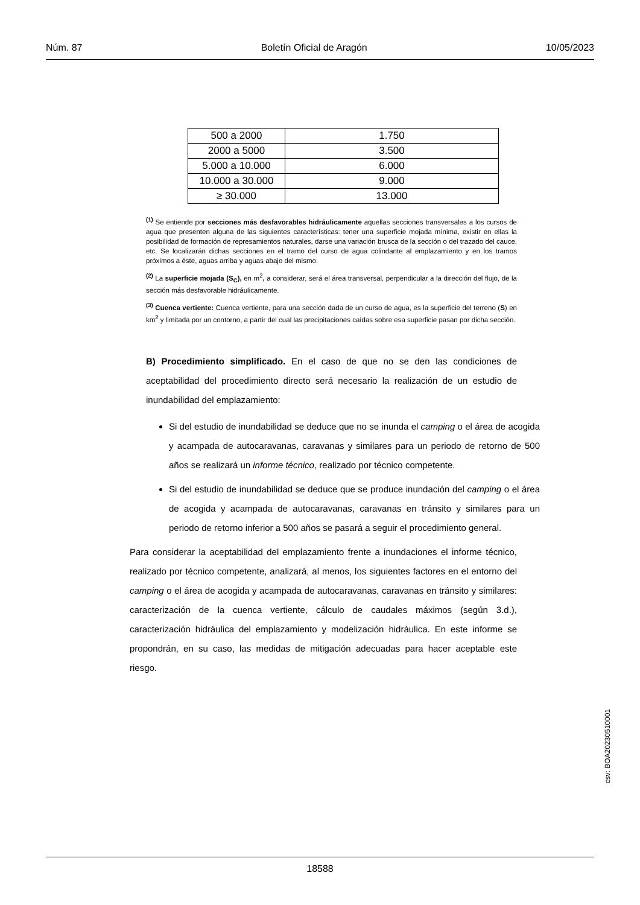Núm. 87 Boletín Oficial de Aragón 10/05/2023
| 500 a 2000 | 1.750 |
| 2000 a 5000 | 3.500 |
| 5.000 a 10.000 | 6.000 |
| 10.000 a 30.000 | 9.000 |
| ≥ 30.000 | 13.000 |
<sup>(1)</sup> Se entiende por secciones más desfavorables hidráulicamente aquellas secciones transversales a los cursos de agua que presenten alguna de las siguientes características: tener una superficie mojada mínima, existir en ellas la posibilidad de formación de represamientos naturales, darse una variación brusca de la sección o del trazado del cauce, etc. Se localizarán dichas secciones en el tramo del curso de agua colindante al emplazamiento y en los tramos próximos a éste, aguas arriba y aguas abajo del mismo.
<sup>(2)</sup> La superficie mojada (S<sub>C</sub>), en m<sup>2</sup>, a considerar, será el área transversal, perpendicular a la dirección del flujo, de la sección más desfavorable hidráulicamente.
<sup>(3)</sup> Cuenca vertiente: Cuenca vertiente, para una sección dada de un curso de agua, es la superficie del terreno (S) en km<sup>2</sup> y limitada por un contorno, a partir del cual las precipitaciones caídas sobre esa superficie pasan por dicha sección.
B) Procedimiento simplificado. En el caso de que no se den las condiciones de aceptabilidad del procedimiento directo será necesario la realización de un estudio de inundabilidad del emplazamiento:
Si del estudio de inundabilidad se deduce que no se inunda el camping o el área de acogida y acampada de autocaravanas, caravanas y similares para un periodo de retorno de 500 años se realizará un informe técnico, realizado por técnico competente.
Si del estudio de inundabilidad se deduce que se produce inundación del camping o el área de acogida y acampada de autocaravanas, caravanas en tránsito y similares para un periodo de retorno inferior a 500 años se pasará a seguir el procedimiento general.
Para considerar la aceptabilidad del emplazamiento frente a inundaciones el informe técnico, realizado por técnico competente, analizará, al menos, los siguientes factores en el entorno del camping o el área de acogida y acampada de autocaravanas, caravanas en tránsito y similares: caracterización de la cuenca vertiente, cálculo de caudales máximos (según 3.d.), caracterización hidráulica del emplazamiento y modelización hidráulica. En este informe se propondrán, en su caso, las medidas de mitigación adecuadas para hacer aceptable este riesgo.
csv: BOA20230510001
18588